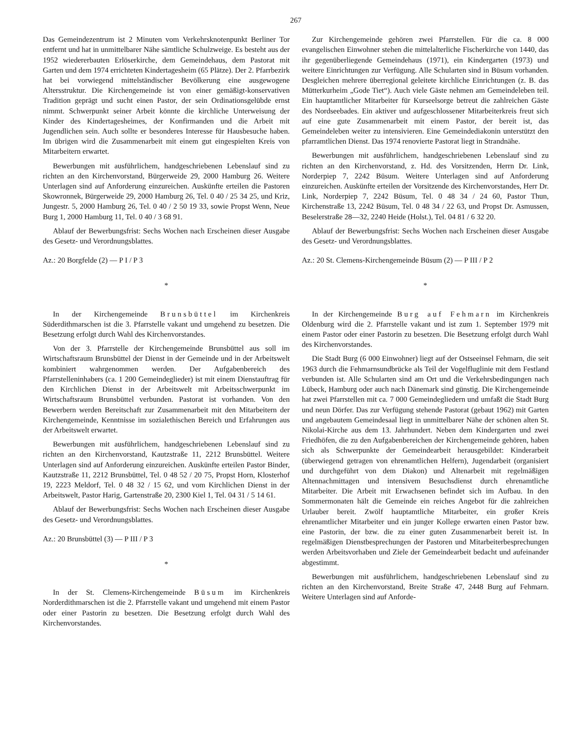267
Das Gemeindezentrum ist 2 Minuten vom Verkehrsknotenpunkt Berliner Tor entfernt und hat in unmittelbarer Nähe sämtliche Schulzweige. Es besteht aus der 1952 wiedererbauten Erlöserkirche, dem Gemeindehaus, dem Pastorat mit Garten und dem 1974 errichteten Kindertagesheim (65 Plätze). Der 2. Pfarrbezirk hat bei vorwiegend mittelständischer Bevölkerung eine ausgewogene Altersstruktur. Die Kirchengemeinde ist von einer gemäßigt-konservativen Tradition geprägt und sucht einen Pastor, der sein Ordinationsgelübde ernst nimmt. Schwerpunkt seiner Arbeit könnte die kirchliche Unterweisung der Kinder des Kindertagesheimes, der Konfirmanden und die Arbeit mit Jugendlichen sein. Auch sollte er besonderes Interesse für Hausbesuche haben. Im übrigen wird die Zusammenarbeit mit einem gut eingespielten Kreis von Mitarbeitern erwartet.
Bewerbungen mit ausführlichem, handgeschriebenen Lebenslauf sind zu richten an den Kirchenvorstand, Bürgerweide 29, 2000 Hamburg 26. Weitere Unterlagen sind auf Anforderung einzureichen. Auskünfte erteilen die Pastoren Skowronnek, Bürgerweide 29, 2000 Hamburg 26, Tel. 0 40 / 25 34 25, und Kriz, Jungestr. 5, 2000 Hamburg 26, Tel. 0 40 / 2 50 19 33, sowie Propst Wenn, Neue Burg 1, 2000 Hamburg 11, Tel. 0 40 / 3 68 91.
Ablauf der Bewerbungsfrist: Sechs Wochen nach Erscheinen dieser Ausgabe des Gesetz- und Verordnungsblattes.
Az.: 20 Borgfelde (2) — P I / P 3
*
In der Kirchengemeinde Brunsbüttel im Kirchenkreis Süderdithmarschen ist die 3. Pfarrstelle vakant und umgehend zu besetzen. Die Besetzung erfolgt durch Wahl des Kirchenvorstandes.
Von der 3. Pfarrstelle der Kirchengemeinde Brunsbüttel aus soll im Wirtschaftsraum Brunsbüttel der Dienst in der Gemeinde und in der Arbeitswelt kombiniert wahrgenommen werden. Der Aufgabenbereich des Pfarrstelleninhabers (ca. 1 200 Gemeindeglieder) ist mit einem Dienstauftrag für den Kirchlichen Dienst in der Arbeitswelt mit Arbeitsschwerpunkt im Wirtschaftsraum Brunsbüttel verbunden. Pastorat ist vorhanden. Von den Bewerbern werden Bereitschaft zur Zusammenarbeit mit den Mitarbeitern der Kirchengemeinde, Kenntnisse im sozialethischen Bereich und Erfahrungen aus der Arbeitswelt erwartet.
Bewerbungen mit ausführlichem, handgeschriebenen Lebenslauf sind zu richten an den Kirchenvorstand, Kautzstraße 11, 2212 Brunsbüttel. Weitere Unterlagen sind auf Anforderung einzureichen. Auskünfte erteilen Pastor Binder, Kautzstraße 11, 2212 Brunsbüttel, Tel. 0 48 52 / 20 75, Propst Horn, Klosterhof 19, 2223 Meldorf, Tel. 0 48 32 / 15 62, und vom Kirchlichen Dienst in der Arbeitswelt, Pastor Harig, Gartenstraße 20, 2300 Kiel 1, Tel. 04 31 / 5 14 61.
Ablauf der Bewerbungsfrist: Sechs Wochen nach Erscheinen dieser Ausgabe des Gesetz- und Verordnungsblattes.
Az.: 20 Brunsbüttel (3) — P III / P 3
*
In der St. Clemens-Kirchengemeinde Büsum im Kirchenkreis Norderdithmarschen ist die 2. Pfarrstelle vakant und umgehend mit einem Pastor oder einer Pastorin zu besetzen. Die Besetzung erfolgt durch Wahl des Kirchenvorstandes.
Zur Kirchengemeinde gehören zwei Pfarrstellen. Für die ca. 8 000 evangelischen Einwohner stehen die mittelalterliche Fischerkirche von 1440, das ihr gegenüberliegende Gemeindehaus (1971), ein Kindergarten (1973) und weitere Einrichtungen zur Verfügung. Alle Schularten sind in Büsum vorhanden. Desgleichen mehrere überregional geleitete kirchliche Einrichtungen (z. B. das Mütterkurheim „Gode Tiet“). Auch viele Gäste nehmen am Gemeindeleben teil. Ein hauptamtlicher Mitarbeiter für Kurseelsorge betreut die zahlreichen Gäste des Nordseebades. Ein aktiver und aufgeschlossener Mitarbeiterkreis freut sich auf eine gute Zusammenarbeit mit einem Pastor, der bereit ist, das Gemeindeleben weiter zu intensivieren. Eine Gemeindediakonin unterstützt den pfarramtlichen Dienst. Das 1974 renovierte Pastorat liegt in Strandnähe.
Bewerbungen mit ausführlichem, handgeschriebenen Lebenslauf sind zu richten an den Kirchenvorstand, z. Hd. des Vorsitzenden, Herrn Dr. Link, Norderpiep 7, 2242 Büsum. Weitere Unterlagen sind auf Anforderung einzureichen. Auskünfte erteilen der Vorsitzende des Kirchenvorstandes, Herr Dr. Link, Norderpiep 7, 2242 Büsum, Tel. 0 48 34 / 24 60, Pastor Thun, Kirchenstraße 13, 2242 Büsum, Tel. 0 48 34 / 22 63, und Propst Dr. Asmussen, Beselerstraße 28—32, 2240 Heide (Holst.), Tel. 04 81 / 6 32 20.
Ablauf der Bewerbungsfrist: Sechs Wochen nach Erscheinen dieser Ausgabe des Gesetz- und Verordnungsblattes.
Az.: 20 St. Clemens-Kirchengemeinde Büsum (2) — P III / P 2
*
In der Kirchengemeinde Burg auf Fehmarn im Kirchenkreis Oldenburg wird die 2. Pfarrstelle vakant und ist zum 1. September 1979 mit einem Pastor oder einer Pastorin zu besetzen. Die Besetzung erfolgt durch Wahl des Kirchenvorstandes.
Die Stadt Burg (6 000 Einwohner) liegt auf der Ostseeinsel Fehmarn, die seit 1963 durch die Fehmarnsundbrücke als Teil der Vogelfluglinie mit dem Festland verbunden ist. Alle Schularten sind am Ort und die Verkehrsbedingungen nach Lübeck, Hamburg oder auch nach Dänemark sind günstig. Die Kirchengemeinde hat zwei Pfarrstellen mit ca. 7 000 Gemeindegliedern und umfaßt die Stadt Burg und neun Dörfer. Das zur Verfügung stehende Pastorat (gebaut 1962) mit Garten und angebautem Gemeindesaal liegt in unmittelbarer Nähe der schönen alten St. Nikolai-Kirche aus dem 13. Jahrhundert. Neben dem Kindergarten und zwei Friedhöfen, die zu den Aufgabenbereichen der Kirchengemeinde gehören, haben sich als Schwerpunkte der Gemeindearbeit herausgebildet: Kinderarbeit (überwiegend getragen von ehrenamtlichen Helfern), Jugendarbeit (organisiert und durchgeführt von dem Diakon) und Altenarbeit mit regelmäßigen Altennachmittagen und intensivem Besuchsdienst durch ehrenamtliche Mitarbeiter. Die Arbeit mit Erwachsenen befindet sich im Aufbau. In den Sommermonaten hält die Gemeinde ein reiches Angebot für die zahlreichen Urlauber bereit. Zwölf hauptamtliche Mitarbeiter, ein großer Kreis ehrenamtlicher Mitarbeiter und ein junger Kollege erwarten einen Pastor bzw. eine Pastorin, der bzw. die zu einer guten Zusammenarbeit bereit ist. In regelmäßigen Dienstbesprechungen der Pastoren und Mitarbeiterbesprechungen werden Arbeitsvorhaben und Ziele der Gemeindearbeit bedacht und aufeinander abgestimmt.
Bewerbungen mit ausführlichem, handgeschriebenen Lebenslauf sind zu richten an den Kirchenvorstand, Breite Straße 47, 2448 Burg auf Fehmarn. Weitere Unterlagen sind auf Anforde-